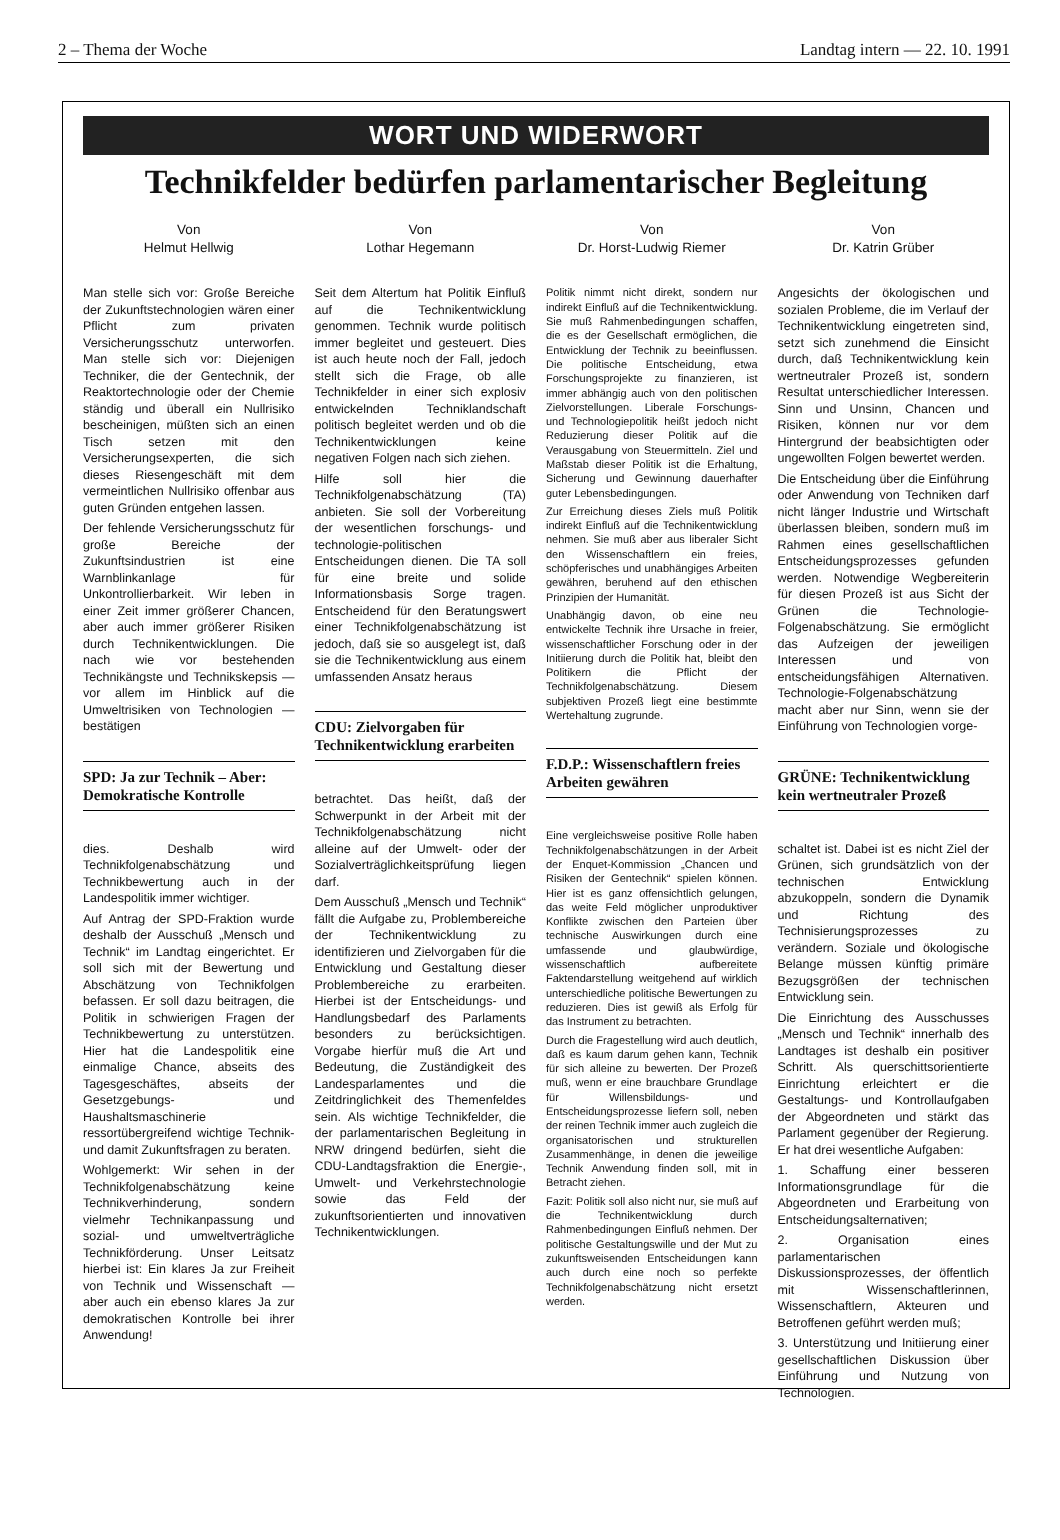2 – Thema der Woche Landtag intern — 22. 10. 1991
WORT UND WIDERWORT
Technikfelder bedürfen parlamentarischer Begleitung
Von
Helmut Hellwig
Man stelle sich vor: Große Bereiche der Zukunftstechnologien wären einer Pflicht zum privaten Versicherungsschutz unterworfen. Man stelle sich vor: Diejenigen Techniker, die der Gentechnik, der Reaktortechnologie oder der Chemie ständig und überall ein Nullrisiko bescheinigen, müßten sich an einen Tisch setzen mit den Versicherungsexperten, die sich dieses Riesengeschäft mit dem vermeintlichen Nullrisiko offenbar aus guten Gründen entgehen lassen.
Der fehlende Versicherungsschutz für große Bereiche der Zukunftsindustrien ist eine Warnblinkanlage für Unkontrollierbarkeit. Wir leben in einer Zeit immer größerer Chancen, aber auch immer größerer Risiken durch Technikentwicklungen. Die nach wie vor bestehenden Technikängste und Technikskepsis — vor allem im Hinblick auf die Umweltrisiken von Technologien — bestätigen
SPD: Ja zur Technik – Aber: Demokratische Kontrolle
dies. Deshalb wird Technikfolgenabschätzung und Technikbewertung auch in der Landespolitik immer wichtiger.
Auf Antrag der SPD-Fraktion wurde deshalb der Ausschuß „Mensch und Technik“ im Landtag eingerichtet. Er soll sich mit der Bewertung und Abschätzung von Technikfolgen befassen. Er soll dazu beitragen, die Politik in schwierigen Fragen der Technikbewertung zu unterstützen. Hier hat die Landespolitik eine einmalige Chance, abseits des Tagesgeschäftes, abseits der Gesetzgebungs- und Haushaltsmaschinerie ressortübergreifend wichtige Technik- und damit Zukunftsfragen zu beraten.
Wohlgemerkt: Wir sehen in der Technikfolgenabschätzung keine Technikverhinderung, sondern vielmehr Technikanpassung und sozial- und umweltverträgliche Technikförderung. Unser Leitsatz hierbei ist: Ein klares Ja zur Freiheit von Technik und Wissenschaft — aber auch ein ebenso klares Ja zur demokratischen Kontrolle bei ihrer Anwendung!
Von
Lothar Hegemann
Seit dem Altertum hat Politik Einfluß auf die Technikentwicklung genommen. Technik wurde politisch immer begleitet und gesteuert. Dies ist auch heute noch der Fall, jedoch stellt sich die Frage, ob alle Technikfelder in einer sich explosiv entwickelnden Techniklandschaft politisch begleitet werden und ob die Technikentwicklungen keine negativen Folgen nach sich ziehen.
Hilfe soll hier die Technikfolgenabschätzung (TA) anbieten. Sie soll der Vorbereitung der wesentlichen forschungs- und technologie-politischen Entscheidungen dienen. Die TA soll für eine breite und solide Informationsbasis Sorge tragen. Entscheidend für den Beratungswert einer Technikfolgenabschätzung ist jedoch, daß sie so ausgelegt ist, daß sie die Technikentwicklung aus einem umfassenden Ansatz heraus
CDU: Zielvorgaben für Technikentwicklung erarbeiten
betrachtet. Das heißt, daß der Schwerpunkt in der Arbeit mit der Technikfolgenabschätzung nicht alleine auf der Umwelt- oder der Sozialverträglichkeitsprüfung liegen darf.
Dem Ausschuß „Mensch und Technik“ fällt die Aufgabe zu, Problembereiche der Technikentwicklung zu identifizieren und Zielvorgaben für die Entwicklung und Gestaltung dieser Problembereiche zu erarbeiten. Hierbei ist der Entscheidungs- und Handlungsbedarf des Parlaments besonders zu berücksichtigen. Vorgabe hierfür muß die Art und Bedeutung, die Zuständigkeit des Landesparlamentes und die Zeitdringlichkeit des Themenfeldes sein. Als wichtige Technikfelder, die der parlamentarischen Begleitung in NRW dringend bedürfen, sieht die CDU-Landtagsfraktion die Energie-, Umwelt- und Verkehrstechnologie sowie das Feld der zukunftsorientierten und innovativen Technikentwicklungen.
Von
Dr. Horst-Ludwig Riemer
Politik nimmt nicht direkt, sondern nur indirekt Einfluß auf die Technikentwicklung. Sie muß Rahmenbedingungen schaffen, die es der Gesellschaft ermöglichen, die Entwicklung der Technik zu beeinflussen. Die politische Entscheidung, etwa Forschungsprojekte zu finanzieren, ist immer abhängig auch von den politischen Zielvorstellungen. Liberale Forschungs- und Technologiepolitik heißt jedoch nicht Reduzierung dieser Politik auf die Verausgabung von Steuermitteln. Ziel und Maßstab dieser Politik ist die Erhaltung, Sicherung und Gewinnung dauerhafter guter Lebensbedingungen.
Zur Erreichung dieses Ziels muß Politik indirekt Einfluß auf die Technikentwicklung nehmen. Sie muß aber aus liberaler Sicht den Wissenschaftlern ein freies, schöpferisches und unabhängiges Arbeiten gewähren, beruhend auf den ethischen Prinzipien der Humanität.
Unabhängig davon, ob eine neu entwickelte Technik ihre Ursache in freier, wissenschaftlicher Forschung oder in der Initiierung durch die Politik hat, bleibt den Politikern die Pflicht der Technikfolgenabschätzung. Diesem subjektiven Prozeß liegt eine bestimmte Wertehaltung zugrunde.
F.D.P.: Wissenschaftlern freies Arbeiten gewähren
Eine vergleichsweise positive Rolle haben Technikfolgenabschätzungen in der Arbeit der Enquet-Kommission „Chancen und Risiken der Gentechnik“ spielen können. Hier ist es ganz offensichtlich gelungen, das weite Feld möglicher unproduktiver Konflikte zwischen den Parteien über technische Auswirkungen durch eine umfassende und glaubwürdige, wissenschaftlich aufbereitete Faktendarstellung weitgehend auf wirklich unterschiedliche politische Bewertungen zu reduzieren. Dies ist gewiß als Erfolg für das Instrument zu betrachten.
Durch die Fragestellung wird auch deutlich, daß es kaum darum gehen kann, Technik für sich alleine zu bewerten. Der Prozeß muß, wenn er eine brauchbare Grundlage für Willensbildungs- und Entscheidungsprozesse liefern soll, neben der reinen Technik immer auch zugleich die organisatorischen und strukturellen Zusammenhänge, in denen die jeweilige Technik Anwendung finden soll, mit in Betracht ziehen.
Fazit: Politik soll also nicht nur, sie muß auf die Technikentwicklung durch Rahmenbedingungen Einfluß nehmen. Der politische Gestaltungswille und der Mut zu zukunftsweisenden Entscheidungen kann auch durch eine noch so perfekte Technikfolgenabschätzung nicht ersetzt werden.
Von
Dr. Katrin Grüber
Angesichts der ökologischen und sozialen Probleme, die im Verlauf der Technikentwicklung eingetreten sind, setzt sich zunehmend die Einsicht durch, daß Technikentwicklung kein wertneutraler Prozeß ist, sondern Resultat unterschiedlicher Interessen. Sinn und Unsinn, Chancen und Risiken, können nur vor dem Hintergrund der beabsichtigten oder ungewollten Folgen bewertet werden.
Die Entscheidung über die Einführung oder Anwendung von Techniken darf nicht länger Industrie und Wirtschaft überlassen bleiben, sondern muß im Rahmen eines gesellschaftlichen Entscheidungsprozesses gefunden werden. Notwendige Wegbereiterin für diesen Prozeß ist aus Sicht der Grünen die Technologie-Folgenabschätzung. Sie ermöglicht das Aufzeigen der jeweiligen Interessen und von entscheidungsfähigen Alternativen. Technologie-Folgenabschätzung macht aber nur Sinn, wenn sie der Einführung von Technologien vorge-
GRÜNE: Technikentwicklung kein wertneutraler Prozeß
schaltet ist. Dabei ist es nicht Ziel der Grünen, sich grundsätzlich von der technischen Entwicklung abzukoppeln, sondern die Dynamik und Richtung des Technisierungsprozesses zu verändern. Soziale und ökologische Belange müssen künftig primäre Bezugsgrößen der technischen Entwicklung sein.
Die Einrichtung des Ausschusses „Mensch und Technik“ innerhalb des Landtages ist deshalb ein positiver Schritt. Als querschittsorientierte Einrichtung erleichtert er die Gestaltungs- und Kontrollaufgaben der Abgeordneten und stärkt das Parlament gegenüber der Regierung. Er hat drei wesentliche Aufgaben:
1. Schaffung einer besseren Informationsgrundlage für die Abgeordneten und Erarbeitung von Entscheidungsalternativen;
2. Organisation eines parlamentarischen Diskussionsprozesses, der öffentlich mit Wissenschaftlerinnen, Wissenschaftlern, Akteuren und Betroffenen geführt werden muß;
3. Unterstützung und Initiierung einer gesellschaftlichen Diskussion über Einführung und Nutzung von Technologien.